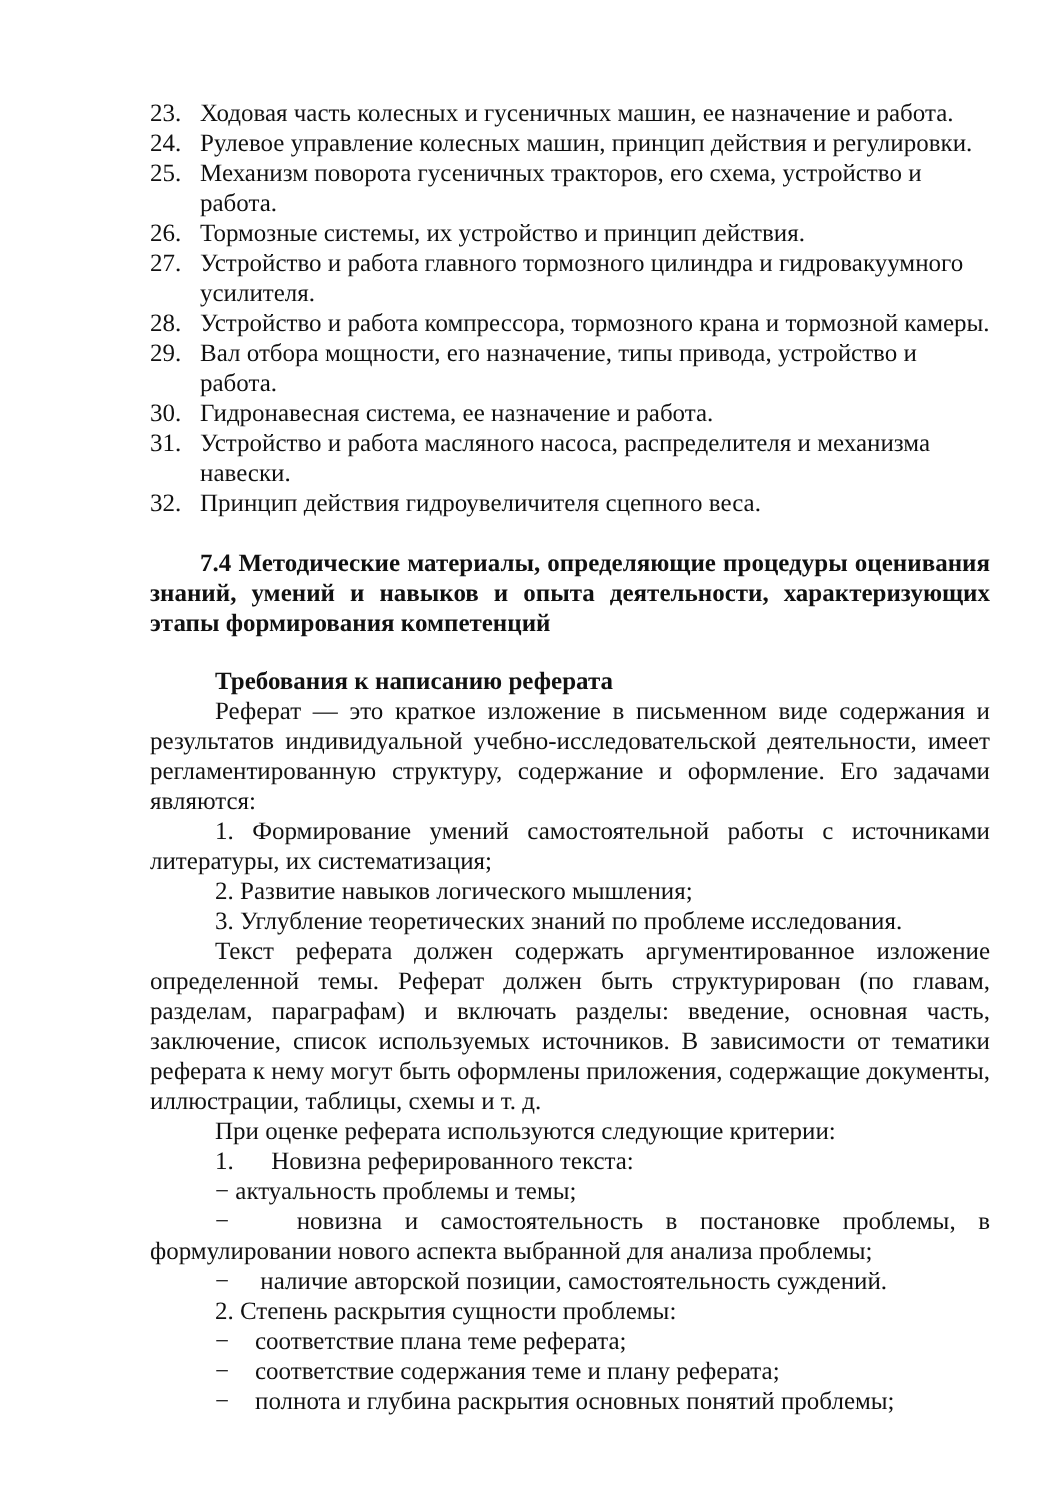23. Ходовая часть колесных и гусеничных машин, ее назначение и работа.
24. Рулевое управление колесных машин, принцип действия и регулировки.
25. Механизм поворота гусеничных тракторов, его схема, устройство и работа.
26. Тормозные системы, их устройство и принцип действия.
27. Устройство и работа главного тормозного цилиндра и гидровакуумного усилителя.
28. Устройство и работа компрессора, тормозного крана и тормозной камеры.
29. Вал отбора мощности, его назначение, типы привода, устройство и работа.
30. Гидронавесная система, ее назначение и работа.
31. Устройство и работа масляного насоса, распределителя и механизма навески.
32. Принцип действия гидроувеличителя сцепного веса.
7.4 Методические материалы, определяющие процедуры оценивания знаний, умений и навыков и опыта деятельности, характеризующих этапы формирования компетенций
Требования к написанию реферата
Реферат — это краткое изложение в письменном виде содержания и результатов индивидуальной учебно-исследовательской деятельности, имеет регламентированную структуру, содержание и оформление. Его задачами являются:
1. Формирование умений самостоятельной работы с источниками литературы, их систематизация;
2. Развитие навыков логического мышления;
3. Углубление теоретических знаний по проблеме исследования.
Текст реферата должен содержать аргументированное изложение определенной темы. Реферат должен быть структурирован (по главам, разделам, параграфам) и включать разделы: введение, основная часть, заключение, список используемых источников. В зависимости от тематики реферата к нему могут быть оформлены приложения, содержащие документы, иллюстрации, таблицы, схемы и т. д.
При оценке реферата используются следующие критерии:
1. Новизна реферированного текста:
− актуальность проблемы и темы;
− новизна и самостоятельность в постановке проблемы, в формулировании нового аспекта выбранной для анализа проблемы;
− наличие авторской позиции, самостоятельность суждений.
2. Степень раскрытия сущности проблемы:
− соответствие плана теме реферата;
− соответствие содержания теме и плану реферата;
− полнота и глубина раскрытия основных понятий проблемы;